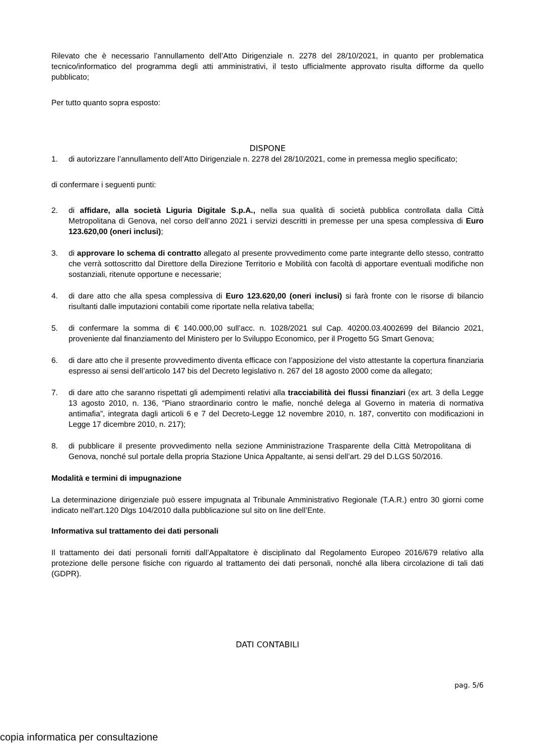Rilevato che è necessario l’annullamento dell’Atto Dirigenziale n. 2278 del 28/10/2021, in quanto per problematica tecnico/informatico del programma degli atti amministrativi, il testo ufficialmente approvato risulta difforme da quello pubblicato;
Per tutto quanto sopra esposto:
DISPONE
1. di autorizzare l’annullamento dell’Atto Dirigenziale n. 2278 del 28/10/2021, come in premessa meglio specificato;
di confermare i seguenti punti:
2. di affidare, alla società Liguria Digitale S.p.A., nella sua qualità di società pubblica controllata dalla Città Metropolitana di Genova, nel corso dell’anno 2021 i servizi descritti in premesse per una spesa complessiva di Euro 123.620,00 (oneri inclusi);
3. di approvare lo schema di contratto allegato al presente provvedimento come parte integrante dello stesso, contratto che verrà sottoscritto dal Direttore della Direzione Territorio e Mobilità con facoltà di apportare eventuali modifiche non sostanziali, ritenute opportune e necessarie;
4. di dare atto che alla spesa complessiva di Euro 123.620,00 (oneri inclusi) si farà fronte con le risorse di bilancio risultanti dalle imputazioni contabili come riportate nella relativa tabella;
5. di confermare la somma di € 140.000,00 sull’acc. n. 1028/2021 sul Cap. 40200.03.4002699 del Bilancio 2021, proveniente dal finanziamento del Ministero per lo Sviluppo Economico, per il Progetto 5G Smart Genova;
6. di dare atto che il presente provvedimento diventa efficace con l’apposizione del visto attestante la copertura finanziaria espresso ai sensi dell’articolo 147 bis del Decreto legislativo n. 267 del 18 agosto 2000 come da allegato;
7. di dare atto che saranno rispettati gli adempimenti relativi alla tracciabilità dei flussi finanziari (ex art. 3 della Legge 13 agosto 2010, n. 136, “Piano straordinario contro le mafie, nonché delega al Governo in materia di normativa antimafia”, integrata dagli articoli 6 e 7 del Decreto-Legge 12 novembre 2010, n. 187, convertito con modificazioni in Legge 17 dicembre 2010, n. 217);
8. di pubblicare il presente provvedimento nella sezione Amministrazione Trasparente della Città Metropolitana di Genova, nonché sul portale della propria Stazione Unica Appaltante, ai sensi dell’art. 29 del D.LGS 50/2016.
Modalità e termini di impugnazione
La determinazione dirigenziale può essere impugnata al Tribunale Amministrativo Regionale (T.A.R.) entro 30 giorni come indicato nell'art.120 Dlgs 104/2010 dalla pubblicazione sul sito on line dell’Ente.
Informativa sul trattamento dei dati personali
Il trattamento dei dati personali forniti dall’Appaltatore è disciplinato dal Regolamento Europeo 2016/679 relativo alla protezione delle persone fisiche con riguardo al trattamento dei dati personali, nonché alla libera circolazione di tali dati (GDPR).
DATI CONTABILI
pag. 5/6
copia informatica per consultazione